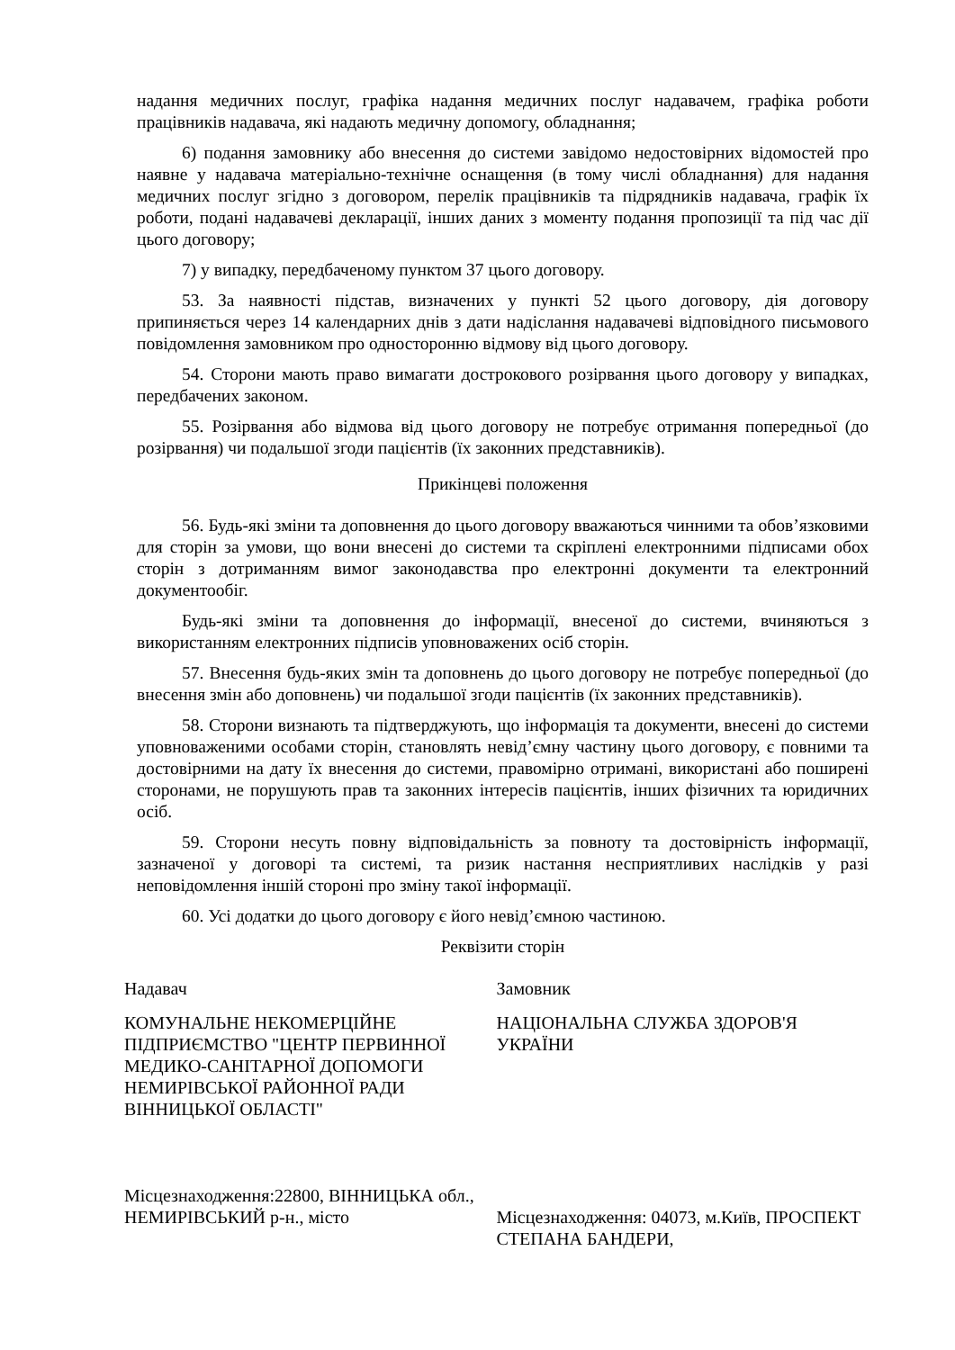надання медичних послуг, графіка надання медичних послуг надавачем, графіка роботи працівників надавача, які надають медичну допомогу, обладнання;
6) подання замовнику або внесення до системи завідомо недостовірних відомостей про наявне у надавача матеріально-технічне оснащення (в тому числі обладнання) для надання медичних послуг згідно з договором, перелік працівників та підрядників надавача, графік їх роботи, подані надавачеві декларації, інших даних з моменту подання пропозиції та під час дії цього договору;
7) у випадку, передбаченому пунктом 37 цього договору.
53. За наявності підстав, визначених у пункті 52 цього договору, дія договору припиняється через 14 календарних днів з дати надіслання надавачеві відповідного письмового повідомлення замовником про односторонню відмову від цього договору.
54. Сторони мають право вимагати дострокового розірвання цього договору у випадках, передбачених законом.
55. Розірвання або відмова від цього договору не потребує отримання попередньої (до розірвання) чи подальшої згоди пацієнтів (їх законних представників).
Прикінцеві положення
56. Будь-які зміни та доповнення до цього договору вважаються чинними та обов’язковими для сторін за умови, що вони внесені до системи та скріплені електронними підписами обох сторін з дотриманням вимог законодавства про електронні документи та електронний документообіг.
Будь-які зміни та доповнення до інформації, внесеної до системи, вчиняються з використанням електронних підписів уповноважених осіб сторін.
57. Внесення будь-яких змін та доповнень до цього договору не потребує попередньої (до внесення змін або доповнень) чи подальшої згоди пацієнтів (їх законних представників).
58. Сторони визнають та підтверджують, що інформація та документи, внесені до системи уповноваженими особами сторін, становлять невід’ємну частину цього договору, є повними та достовірними на дату їх внесення до системи, правомірно отримані, використані або поширені сторонами, не порушують прав та законних інтересів пацієнтів, інших фізичних та юридичних осіб.
59. Сторони несуть повну відповідальність за повноту та достовірність інформації, зазначеної у договорі та системі, та ризик настання несприятливих наслідків у разі неповідомлення іншій стороні про зміну такої інформації.
60. Усі додатки до цього договору є його невід’ємною частиною.
Реквізити сторін
Надавач
КОМУНАЛЬНЕ НЕКОМЕРЦІЙНЕ ПІДПРИЄМСТВО "ЦЕНТР ПЕРВИННОЇ МЕДИКО-САНІТАРНОЇ ДОПОМОГИ НЕМИРІВСЬКОЇ РАЙОННОЇ РАДИ ВІННИЦЬКОЇ ОБЛАСТІ"
Місцезнаходження:22800, ВІННИЦЬКА обл., НЕМИРІВСЬКИЙ р-н., місто
Замовник
НАЦІОНАЛЬНА СЛУЖБА ЗДОРОВ'Я УКРАЇНИ
Місцезнаходження: 04073, м.Київ, ПРОСПЕКТ СТЕПАНА БАНДЕРИ,